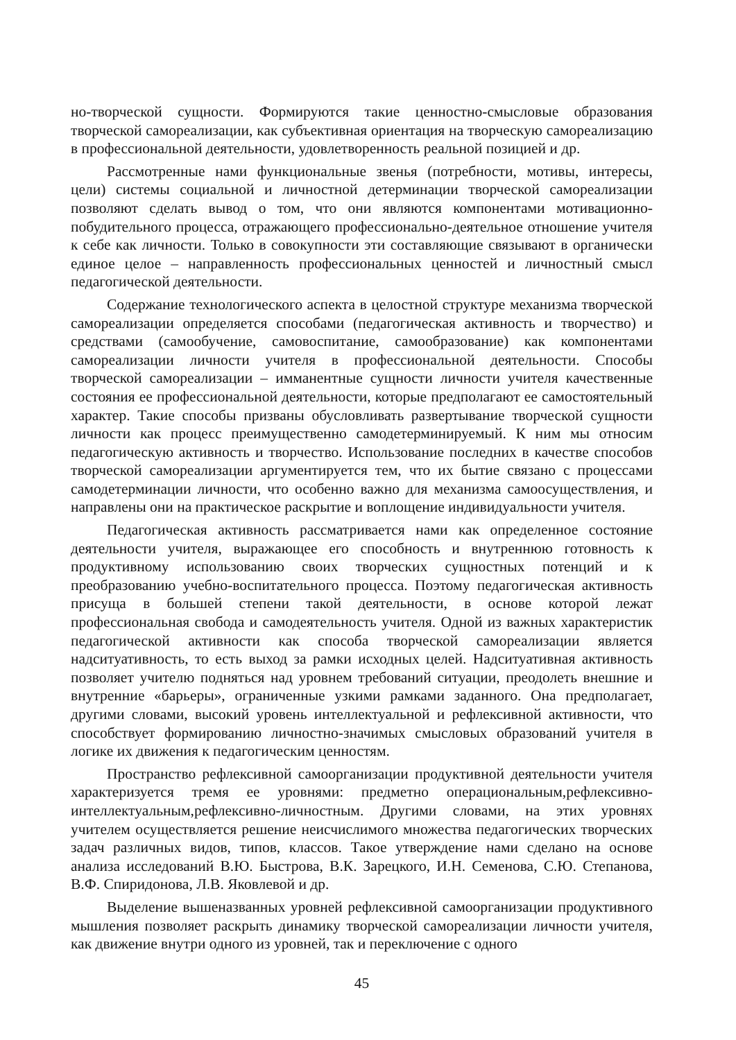но-творческой сущности. Формируются такие ценностно-смысловые образования творческой самореализации, как субъективная ориентация на творческую самореализацию в профессиональной деятельности, удовлетворенность реальной позицией и др.
Рассмотренные нами функциональные звенья (потребности, мотивы, интересы, цели) системы социальной и личностной детерминации творческой самореализации позволяют сделать вывод о том, что они являются компонентами мотивационно-побудительного процесса, отражающего профессионально-деятельное отношение учителя к себе как личности. Только в совокупности эти составляющие связывают в органически единое целое – направленность профессиональных ценностей и личностный смысл педагогической деятельности.
Содержание технологического аспекта в целостной структуре механизма творческой самореализации определяется способами (педагогическая активность и творчество) и средствами (самообучение, самовоспитание, самообразование) как компонентами самореализации личности учителя в профессиональной деятельности. Способы творческой самореализации – имманентные сущности личности учителя качественные состояния ее профессиональной деятельности, которые предполагают ее самостоятельный характер. Такие способы призваны обусловливать развертывание творческой сущности личности как процесс преимущественно самодетерминируемый. К ним мы относим педагогическую активность и творчество. Использование последних в качестве способов творческой самореализации аргументируется тем, что их бытие связано с процессами самодетерминации личности, что особенно важно для механизма самоосуществления, и направлены они на практическое раскрытие и воплощение индивидуальности учителя.
Педагогическая активность рассматривается нами как определенное состояние деятельности учителя, выражающее его способность и внутреннюю готовность к продуктивному использованию своих творческих сущностных потенций и к преобразованию учебно-воспитательного процесса. Поэтому педагогическая активность присуща в большей степени такой деятельности, в основе которой лежат профессиональная свобода и самодеятельность учителя. Одной из важных характеристик педагогической активности как способа творческой самореализации является надситуативность, то есть выход за рамки исходных целей. Надситуативная активность позволяет учителю подняться над уровнем требований ситуации, преодолеть внешние и внутренние «барьеры», ограниченные узкими рамками заданного. Она предполагает, другими словами, высокий уровень интеллектуальной и рефлексивной активности, что способствует формированию личностно-значимых смысловых образований учителя в логике их движения к педагогическим ценностям.
Пространство рефлексивной самоорганизации продуктивной деятельности учителя характеризуется тремя ее уровнями: предметно операциональным,рефлексивно-интеллектуальным,рефлексивно-личностным. Другими словами, на этих уровнях учителем осуществляется решение неисчислимого множества педагогических творческих задач различных видов, типов, классов. Такое утверждение нами сделано на основе анализа исследований В.Ю. Быстрова, В.К. Зарецкого, И.Н. Семенова, С.Ю. Степанова, В.Ф. Спиридонова, Л.В. Яковлевой и др.
Выделение вышеназванных уровней рефлексивной самоорганизации продуктивного мышления позволяет раскрыть динамику творческой самореализации личности учителя, как движение внутри одного из уровней, так и переключение с одного
45